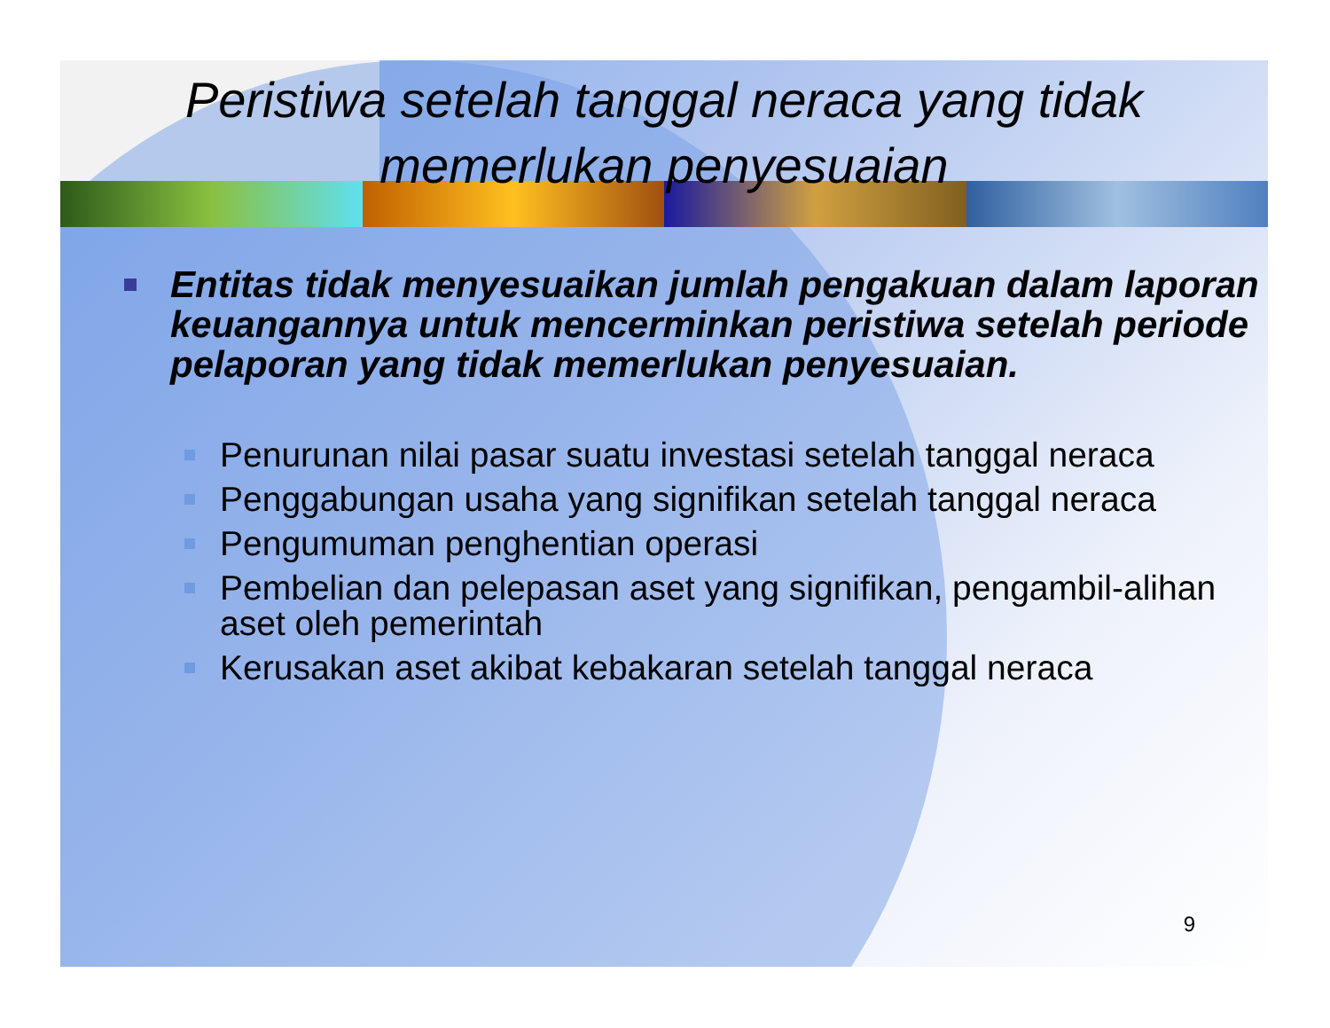Peristiwa setelah tanggal neraca yang tidak memerlukan penyesuaian
Entitas tidak menyesuaikan jumlah pengakuan dalam laporan keuangannya untuk mencerminkan peristiwa setelah periode pelaporan yang tidak memerlukan penyesuaian.
Penurunan nilai pasar suatu investasi setelah tanggal neraca
Penggabungan usaha yang signifikan setelah tanggal neraca
Pengumuman penghentian operasi
Pembelian dan pelepasan aset yang signifikan, pengambil-alihan aset oleh pemerintah
Kerusakan aset akibat kebakaran setelah tanggal neraca
9